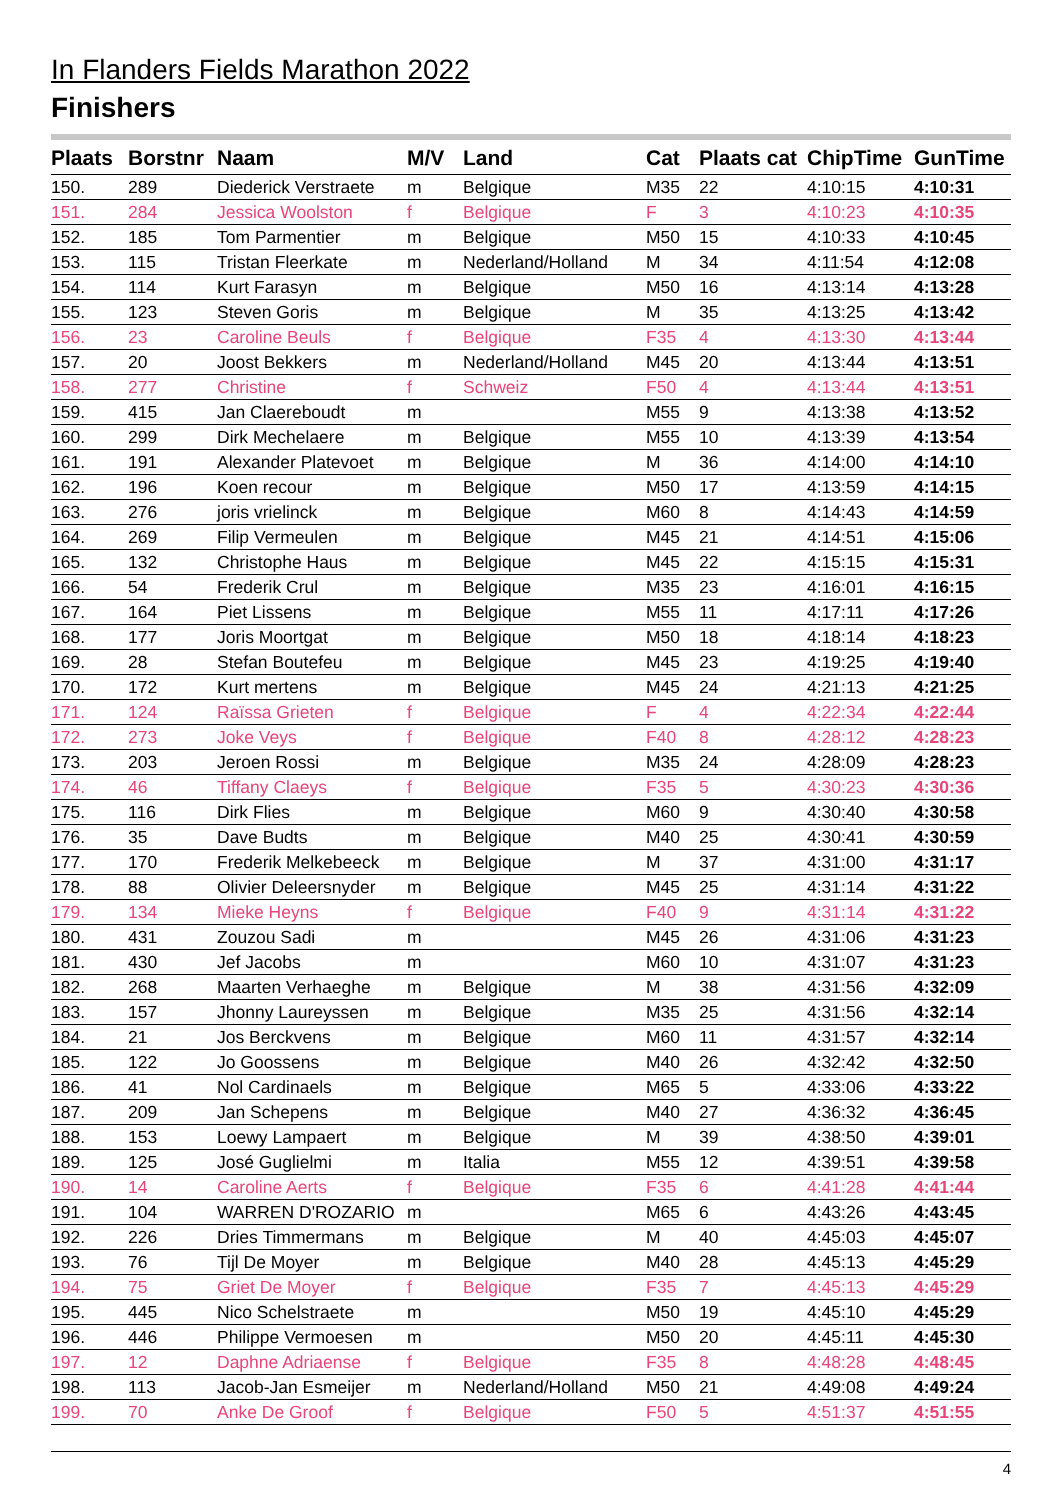In Flanders Fields Marathon 2022
Finishers
| Plaats | Borstnr | Naam | M/V | Land | Cat | Plaats cat | ChipTime | GunTime |
| --- | --- | --- | --- | --- | --- | --- | --- | --- |
| 150. | 289 | Diederick Verstraete | m | Belgique | M35 | 22 | 4:10:15 | 4:10:31 |
| 151. | 284 | Jessica Woolston | f | Belgique | F | 3 | 4:10:23 | 4:10:35 |
| 152. | 185 | Tom Parmentier | m | Belgique | M50 | 15 | 4:10:33 | 4:10:45 |
| 153. | 115 | Tristan Fleerkate | m | Nederland/Holland | M | 34 | 4:11:54 | 4:12:08 |
| 154. | 114 | Kurt Farasyn | m | Belgique | M50 | 16 | 4:13:14 | 4:13:28 |
| 155. | 123 | Steven Goris | m | Belgique | M | 35 | 4:13:25 | 4:13:42 |
| 156. | 23 | Caroline Beuls | f | Belgique | F35 | 4 | 4:13:30 | 4:13:44 |
| 157. | 20 | Joost Bekkers | m | Nederland/Holland | M45 | 20 | 4:13:44 | 4:13:51 |
| 158. | 277 | Christine | f | Schweiz | F50 | 4 | 4:13:44 | 4:13:51 |
| 159. | 415 | Jan Claereboudt | m | | M55 | 9 | 4:13:38 | 4:13:52 |
| 160. | 299 | Dirk Mechelaere | m | Belgique | M55 | 10 | 4:13:39 | 4:13:54 |
| 161. | 191 | Alexander Platevoet | m | Belgique | M | 36 | 4:14:00 | 4:14:10 |
| 162. | 196 | Koen recour | m | Belgique | M50 | 17 | 4:13:59 | 4:14:15 |
| 163. | 276 | joris vrielinck | m | Belgique | M60 | 8 | 4:14:43 | 4:14:59 |
| 164. | 269 | Filip Vermeulen | m | Belgique | M45 | 21 | 4:14:51 | 4:15:06 |
| 165. | 132 | Christophe Haus | m | Belgique | M45 | 22 | 4:15:15 | 4:15:31 |
| 166. | 54 | Frederik Crul | m | Belgique | M35 | 23 | 4:16:01 | 4:16:15 |
| 167. | 164 | Piet Lissens | m | Belgique | M55 | 11 | 4:17:11 | 4:17:26 |
| 168. | 177 | Joris Moortgat | m | Belgique | M50 | 18 | 4:18:14 | 4:18:23 |
| 169. | 28 | Stefan Boutefeu | m | Belgique | M45 | 23 | 4:19:25 | 4:19:40 |
| 170. | 172 | Kurt mertens | m | Belgique | M45 | 24 | 4:21:13 | 4:21:25 |
| 171. | 124 | Raïssa Grieten | f | Belgique | F | 4 | 4:22:34 | 4:22:44 |
| 172. | 273 | Joke Veys | f | Belgique | F40 | 8 | 4:28:12 | 4:28:23 |
| 173. | 203 | Jeroen Rossi | m | Belgique | M35 | 24 | 4:28:09 | 4:28:23 |
| 174. | 46 | Tiffany Claeys | f | Belgique | F35 | 5 | 4:30:23 | 4:30:36 |
| 175. | 116 | Dirk Flies | m | Belgique | M60 | 9 | 4:30:40 | 4:30:58 |
| 176. | 35 | Dave Budts | m | Belgique | M40 | 25 | 4:30:41 | 4:30:59 |
| 177. | 170 | Frederik Melkebeeck | m | Belgique | M | 37 | 4:31:00 | 4:31:17 |
| 178. | 88 | Olivier Deleersnyder | m | Belgique | M45 | 25 | 4:31:14 | 4:31:22 |
| 179. | 134 | Mieke Heyns | f | Belgique | F40 | 9 | 4:31:14 | 4:31:22 |
| 180. | 431 | Zouzou Sadi | m | | M45 | 26 | 4:31:06 | 4:31:23 |
| 181. | 430 | Jef Jacobs | m | | M60 | 10 | 4:31:07 | 4:31:23 |
| 182. | 268 | Maarten Verhaeghe | m | Belgique | M | 38 | 4:31:56 | 4:32:09 |
| 183. | 157 | Jhonny Laureyssen | m | Belgique | M35 | 25 | 4:31:56 | 4:32:14 |
| 184. | 21 | Jos Berckvens | m | Belgique | M60 | 11 | 4:31:57 | 4:32:14 |
| 185. | 122 | Jo Goossens | m | Belgique | M40 | 26 | 4:32:42 | 4:32:50 |
| 186. | 41 | Nol Cardinaels | m | Belgique | M65 | 5 | 4:33:06 | 4:33:22 |
| 187. | 209 | Jan Schepens | m | Belgique | M40 | 27 | 4:36:32 | 4:36:45 |
| 188. | 153 | Loewy Lampaert | m | Belgique | M | 39 | 4:38:50 | 4:39:01 |
| 189. | 125 | José Guglielmi | m | Italia | M55 | 12 | 4:39:51 | 4:39:58 |
| 190. | 14 | Caroline Aerts | f | Belgique | F35 | 6 | 4:41:28 | 4:41:44 |
| 191. | 104 | WARREN D'ROZARIO | m | | M65 | 6 | 4:43:26 | 4:43:45 |
| 192. | 226 | Dries Timmermans | m | Belgique | M | 40 | 4:45:03 | 4:45:07 |
| 193. | 76 | Tijl De Moyer | m | Belgique | M40 | 28 | 4:45:13 | 4:45:29 |
| 194. | 75 | Griet De Moyer | f | Belgique | F35 | 7 | 4:45:13 | 4:45:29 |
| 195. | 445 | Nico Schelstraete | m | | M50 | 19 | 4:45:10 | 4:45:29 |
| 196. | 446 | Philippe Vermoesen | m | | M50 | 20 | 4:45:11 | 4:45:30 |
| 197. | 12 | Daphne Adriaense | f | Belgique | F35 | 8 | 4:48:28 | 4:48:45 |
| 198. | 113 | Jacob-Jan Esmeijer | m | Nederland/Holland | M50 | 21 | 4:49:08 | 4:49:24 |
| 199. | 70 | Anke De Groof | f | Belgique | F50 | 5 | 4:51:37 | 4:51:55 |
4